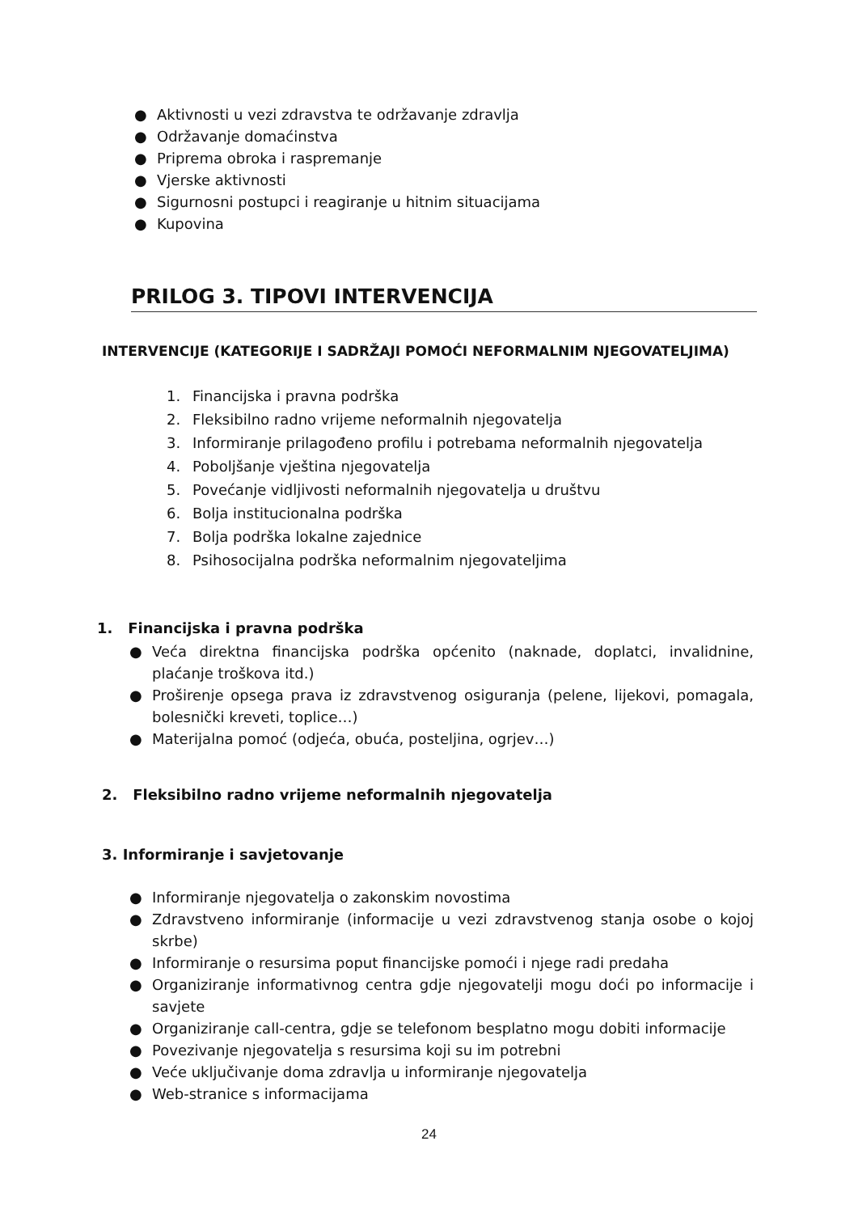● Aktivnosti u vezi zdravstva te održavanje zdravlja
● Održavanje domaćinstva
● Priprema obroka i raspremanje
● Vjerske aktivnosti
● Sigurnosni postupci i reagiranje u hitnim situacijama
● Kupovina
PRILOG 3. TIPOVI INTERVENCIJA
INTERVENCIJE (KATEGORIJE I SADRŽAJI POMOĆI NEFORMALNIM NJEGOVATELJIMA)
1. Financijska i pravna podrška
2. Fleksibilno radno vrijeme neformalnih njegovatelja
3. Informiranje prilagođeno profilu i potrebama neformalnih njegovatelja
4. Poboljšanje vještina njegovatelja
5. Povećanje vidljivosti neformalnih njegovatelja u društvu
6. Bolja institucionalna podrška
7. Bolja podrška lokalne zajednice
8. Psihosocijalna podrška neformalnim njegovateljima
1. Financijska i pravna podrška
● Veća direktna financijska podrška općenito (naknade, doplatci, invalidnine, plaćanje troškova itd.)
● Proširenje opsega prava iz zdravstvenog osiguranja (pelene, lijekovi, pomagala, bolesnički kreveti, toplice…)
● Materijalna pomoć (odjeća, obuća, posteljina, ogrjev…)
2. Fleksibilno radno vrijeme neformalnih njegovatelja
3. Informiranje i savjetovanje
● Informiranje njegovatelja o zakonskim novostima
● Zdravstveno informiranje (informacije u vezi zdravstvenog stanja osobe o kojoj skrbe)
● Informiranje o resursima poput financijske pomoći i njege radi predaha
● Organiziranje informativnog centra gdje njegovatelji mogu doći po informacije i savjete
● Organiziranje call-centra, gdje se telefonom besplatno mogu dobiti informacije
● Povezivanje njegovatelja s resursima koji su im potrebni
● Veće uključivanje doma zdravlja u informiranje njegovatelja
● Web-stranice s informacijama
24